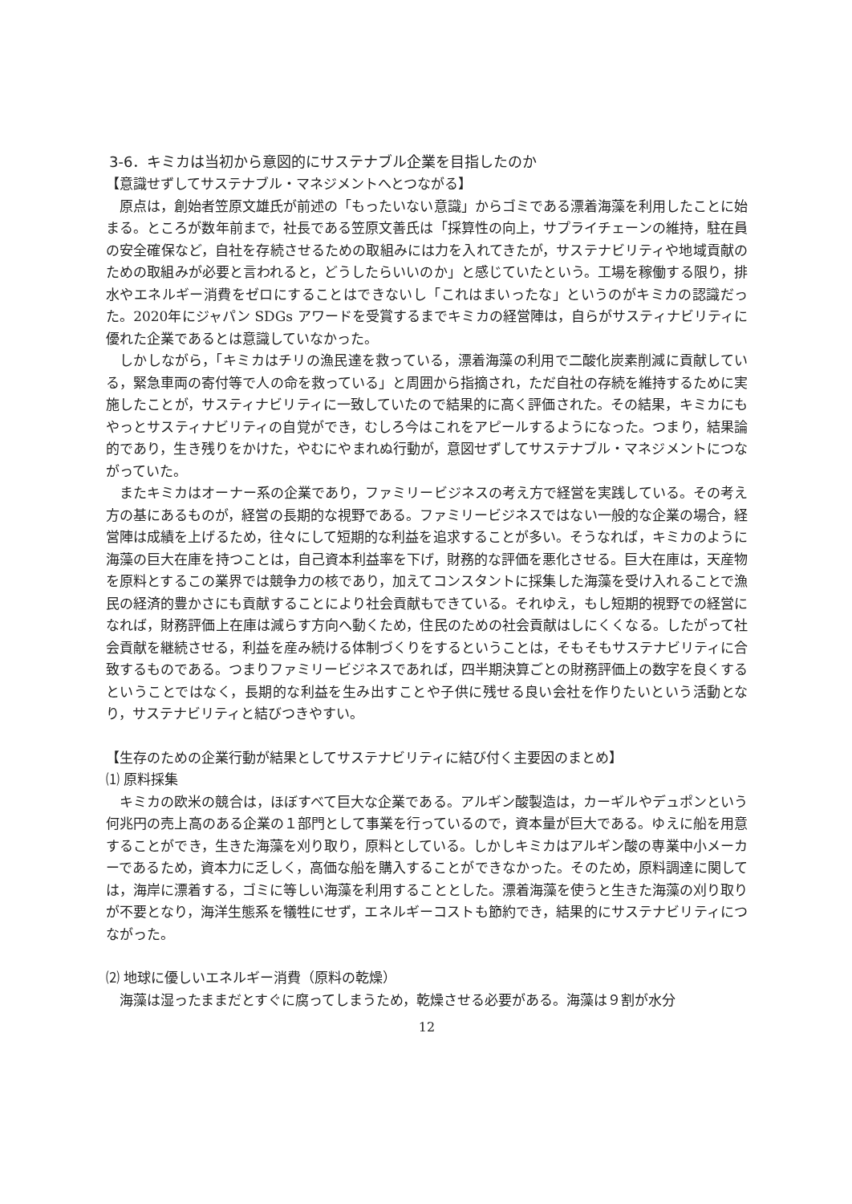3-6．キミカは当初から意図的にサステナブル企業を目指したのか
【意識せずしてサステナブル・マネジメントへとつながる】
原点は，創始者笠原文雄氏が前述の「もったいない意識」からゴミである漂着海藻を利用したことに始まる。ところが数年前まで，社長である笠原文善氏は「採算性の向上，サプライチェーンの維持，駐在員の安全確保など，自社を存続させるための取組みには力を入れてきたが，サステナビリティや地域貢献のための取組みが必要と言われると，どうしたらいいのか」と感じていたという。工場を稼働する限り，排水やエネルギー消費をゼロにすることはできないし「これはまいったな」というのがキミカの認識だった。2020年にジャパン SDGs アワードを受賞するまでキミカの経営陣は，自らがサスティナビリティに優れた企業であるとは意識していなかった。
しかしながら，「キミカはチリの漁民達を救っている，漂着海藻の利用で二酸化炭素削減に貢献している，緊急車両の寄付等で人の命を救っている」と周囲から指摘され，ただ自社の存続を維持するために実施したことが，サスティナビリティに一致していたので結果的に高く評価された。その結果，キミカにもやっとサスティナビリティの自覚ができ，むしろ今はこれをアピールするようになった。つまり，結果論的であり，生き残りをかけた，やむにやまれぬ行動が，意図せずしてサステナブル・マネジメントにつながっていた。
またキミカはオーナー系の企業であり，ファミリービジネスの考え方で経営を実践している。その考え方の基にあるものが，経営の長期的な視野である。ファミリービジネスではない一般的な企業の場合，経営陣は成績を上げるため，往々にして短期的な利益を追求することが多い。そうなれば，キミカのように海藻の巨大在庫を持つことは，自己資本利益率を下げ，財務的な評価を悪化させる。巨大在庫は，天産物を原料とするこの業界では競争力の核であり，加えてコンスタントに採集した海藻を受け入れることで漁民の経済的豊かさにも貢献することにより社会貢献もできている。それゆえ，もし短期的視野での経営になれば，財務評価上在庫は減らす方向へ動くため，住民のための社会貢献はしにくくなる。したがって社会貢献を継続させる，利益を産み続ける体制づくりをするということは，そもそもサステナビリティに合致するものである。つまりファミリービジネスであれば，四半期決算ごとの財務評価上の数字を良くするということではなく，長期的な利益を生み出すことや子供に残せる良い会社を作りたいという活動となり，サステナビリティと結びつきやすい。
【生存のための企業行動が結果としてサステナビリティに結び付く主要因のまとめ】
⑴ 原料採集
キミカの欧米の競合は，ほぼすべて巨大な企業である。アルギン酸製造は，カーギルやデュポンという何兆円の売上高のある企業の１部門として事業を行っているので，資本量が巨大である。ゆえに船を用意することができ，生きた海藻を刈り取り，原料としている。しかしキミカはアルギン酸の専業中小メーカーであるため，資本力に乏しく，高価な船を購入することができなかった。そのため，原料調達に関しては，海岸に漂着する，ゴミに等しい海藻を利用することとした。漂着海藻を使うと生きた海藻の刈り取りが不要となり，海洋生態系を犠牲にせず，エネルギーコストも節約でき，結果的にサステナビリティにつながった。
⑵ 地球に優しいエネルギー消費（原料の乾燥）
海藻は湿ったままだとすぐに腐ってしまうため，乾燥させる必要がある。海藻は９割が水分
12